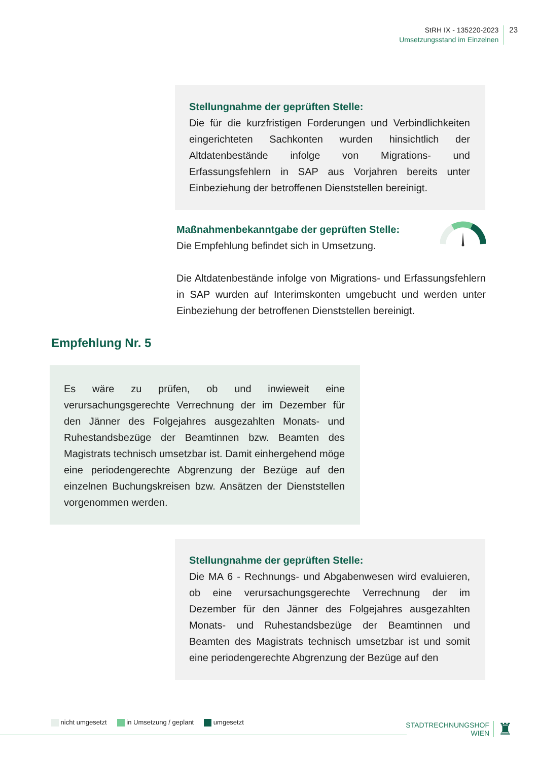StRH IX - 135220-2023
Umsetzungsstand im Einzelnen
23
Stellungnahme der geprüften Stelle:
Die für die kurzfristigen Forderungen und Verbindlichkeiten eingerichteten Sachkonten wurden hinsichtlich der Altdatenbestände infolge von Migrations- und Erfassungsfehlern in SAP aus Vorjahren bereits unter Einbeziehung der betroffenen Dienststellen bereinigt.
Maßnahmenbekanntgabe der geprüften Stelle:
Die Empfehlung befindet sich in Umsetzung.
Die Altdatenbestände infolge von Migrations- und Erfassungsfehlern in SAP wurden auf Interimskonten umgebucht und werden unter Einbeziehung der betroffenen Dienststellen bereinigt.
Empfehlung Nr. 5
Es wäre zu prüfen, ob und inwieweit eine verursachungsgerechte Verrechnung der im Dezember für den Jänner des Folgejahres ausgezahlten Monats- und Ruhestandsbezüge der Beamtinnen bzw. Beamten des Magistrats technisch umsetzbar ist. Damit einhergehend möge eine periodengerechte Abgrenzung der Bezüge auf den einzelnen Buchungskreisen bzw. Ansätzen der Dienststellen vorgenommen werden.
Stellungnahme der geprüften Stelle:
Die MA 6 - Rechnungs- und Abgabenwesen wird evaluieren, ob eine verursachungsgerechte Verrechnung der im Dezember für den Jänner des Folgejahres ausgezahlten Monats- und Ruhestandsbezüge der Beamtinnen und Beamten des Magistrats technisch umsetzbar ist und somit eine periodengerechte Abgrenzung der Bezüge auf den
nicht umgesetzt in Umsetzung / geplant umgesetzt
STADTRECHNUNGSHOF
WIEN
♜